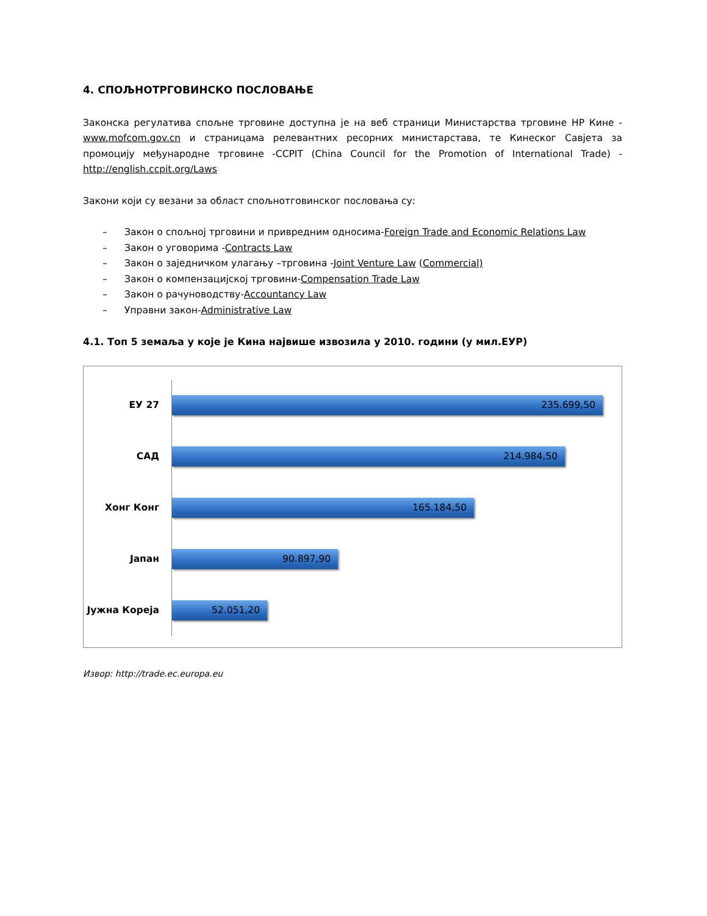4. СПОЉНОТРГОВИНСКО ПОСЛОВАЊЕ
Законска регулатива спољне трговине доступна је на веб страници Министарства трговине НР Кине - www.mofcom.gov.cn и страницама релевантних ресорних министарстава, те Кинеског Савјета за промоцију међународне трговине -CCPIT (China Council for the Promotion of International Trade) - http://english.ccpit.org/Laws
Закони који су везани за област спољнотговинског пословања су:
– Закон о спољној трговини и привредним односима-Foreign Trade and Economic Relations Law
– Закон о уговорима -Contracts Law
– Закон о заједничком улагању –трговина -Joint Venture Law (Commercial)
– Закон о компензацијској трговини-Compensation Trade Law
– Закон о рачуноводству-Accountancy Law
– Управни закон-Administrative Law
4.1. Топ 5 земаља у које је Кина највише извозила у 2010. години (у мил.ЕУР)
ЕУ 27
235.699,50
САД
214.984,50
Хонг Конг
165.184,50
Јапан
90.897,90
Јужна Кореја
52.051,20
Извор: http://trade.ec.europa.eu